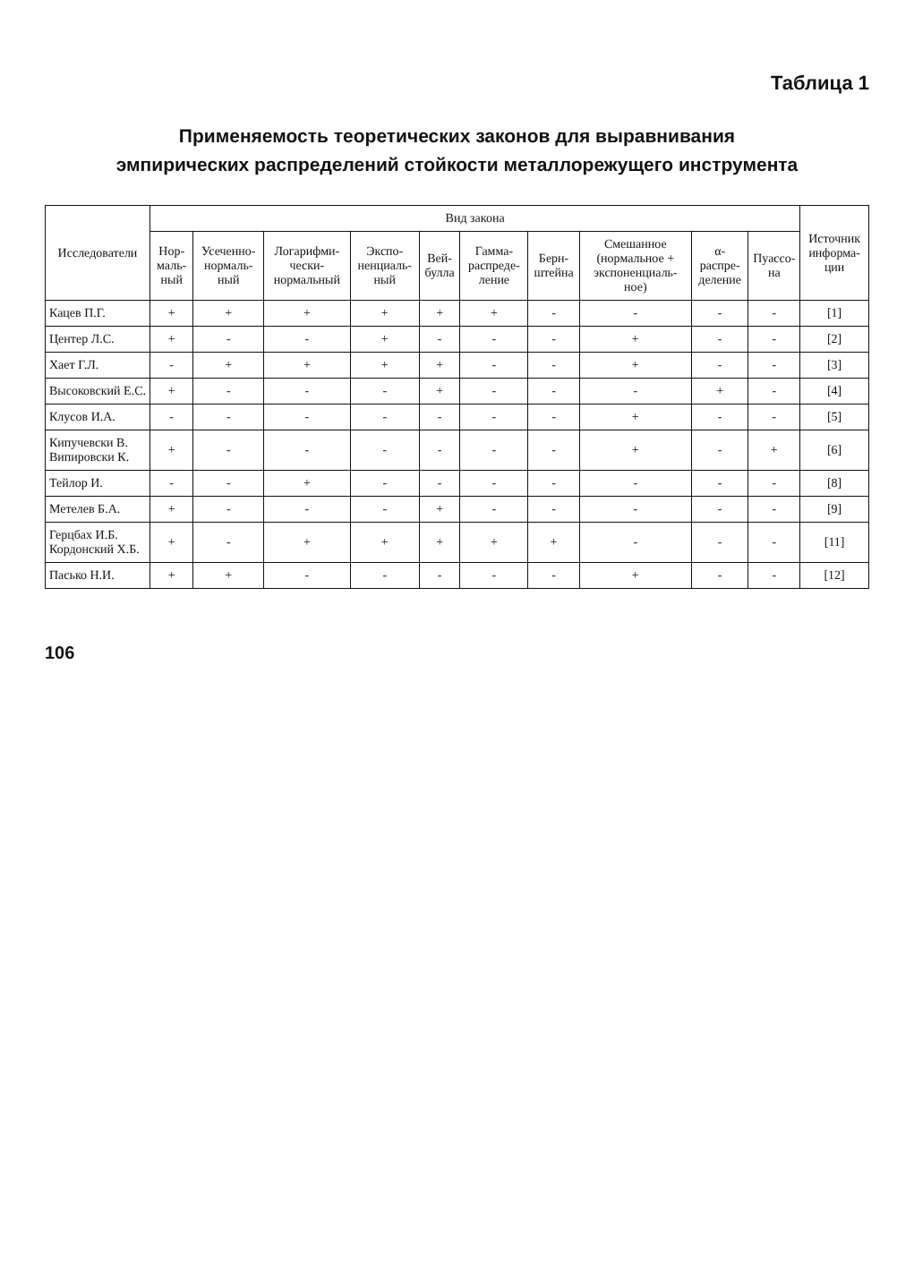Таблица 1
Применяемость теоретических законов для выравнивания
эмпирических распределений стойкости металлорежущего инструмента
| Исследователи | Вид закона | | | | | | | | | | Источник информа-ции |
| --- | --- | --- | --- | --- | --- | --- | --- | --- | --- | --- | --- |
| | Нор-маль-ный | Усеченно-нормаль-ный | Логарифми-чески-нормальный | Экспо-ненциаль-ный | Вей-булла | Гамма-распреде-ление | Берн-штейна | Смешанное (нормальное + экспоненциаль-ное) | α-распре-деление | Пуассо-на | |
| Кацев П.Г. | + | + | + | + | + | + | - | - | - | - | [1] |
| Центер Л.С. | + | - | - | + | - | - | - | + | - | - | [2] |
| Хает Г.Л. | - | + | + | + | + | - | - | + | - | - | [3] |
| Высоковский Е.С. | + | - | - | - | + | - | - | - | + | - | [4] |
| Клусов И.А. | - | - | - | - | - | - | - | + | - | - | [5] |
| Кипучевски В. Випировски К. | + | - | - | - | - | - | - | + | - | + | [6] |
| Тейлор И. | - | - | + | - | - | - | - | - | - | - | [8] |
| Метелев Б.А. | + | - | - | - | + | - | - | - | - | - | [9] |
| Герцбах И.Б. Кордонский Х.Б. | + | - | + | + | + | + | + | - | - | - | [11] |
| Пасько Н.И. | + | + | - | - | - | - | - | + | - | - | [12] |
106